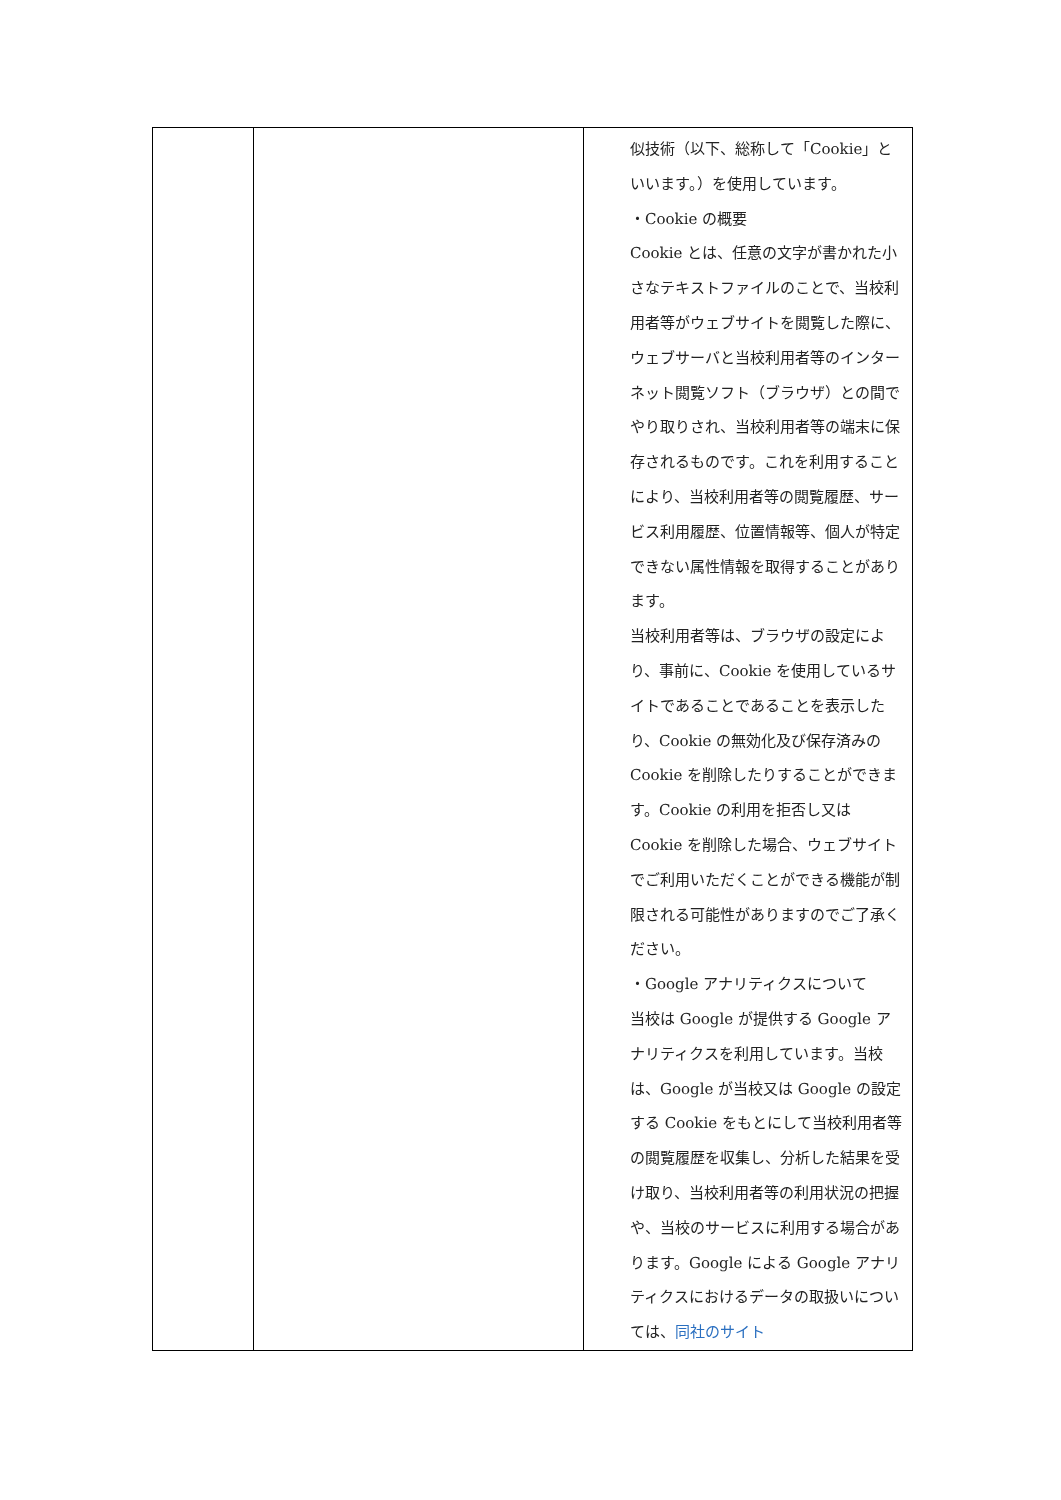| | | 似技術（以下、総称して「Cookie」といいます。）を使用しています。 ・Cookie の概要 Cookie とは、任意の文字が書かれた小さなテキストファイルのことで、当校利用者等がウェブサイトを閲覧した際に、ウェブサーバと当校利用者等のインターネット閲覧ソフト（ブラウザ）との間でやり取りされ、当校利用者等の端末に保存されるものです。これを利用することにより、当校利用者等の閲覧履歴、サービス利用履歴、位置情報等、個人が特定できない属性情報を取得することがあります。 当校利用者等は、ブラウザの設定により、事前に、Cookie を使用しているサイトであることであることを表示したり、Cookie の無効化及び保存済みの Cookie を削除したりすることができます。Cookie の利用を拒否し又は Cookie を削除した場合、ウェブサイトでご利用いただくことができる機能が制限される可能性がありますのでご了承ください。 ・Google アナリティクスについて 当校は Google が提供する Google アナリティクスを利用しています。当校は、Google が当校又は Google の設定する Cookie をもとにして当校利用者等の閲覧履歴を収集し、分析した結果を受け取り、当校利用者等の利用状況の把握や、当校のサービスに利用する場合があります。Google による Google アナリティクスにおけるデータの取扱いについては、 同社のサイト |